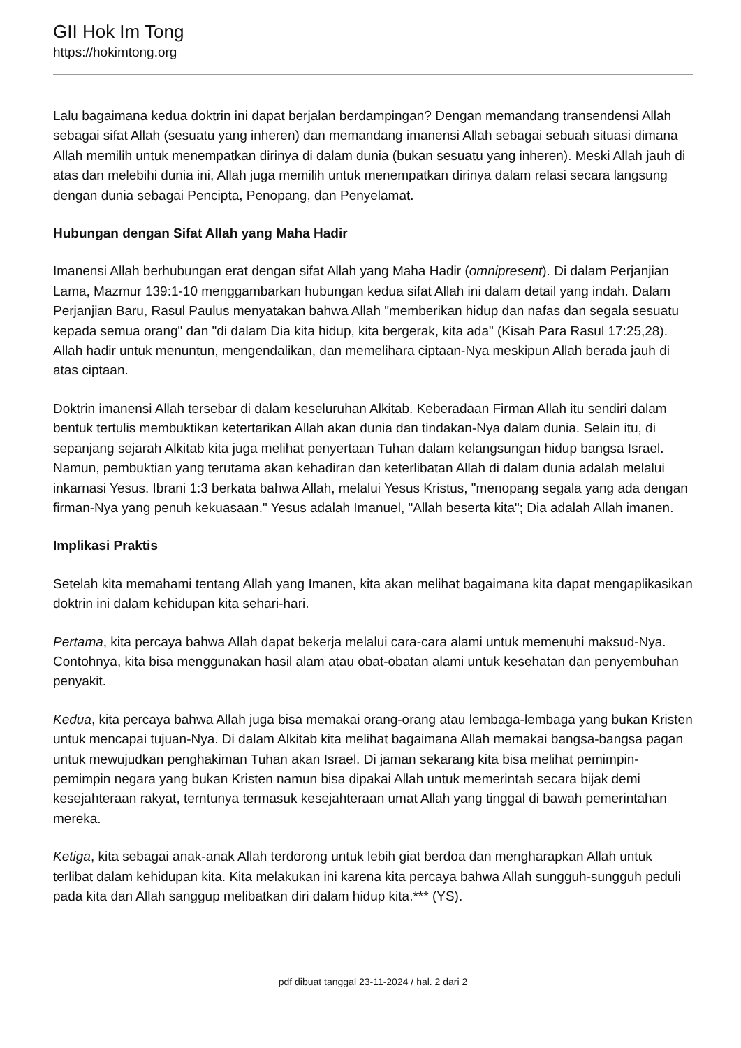GII Hok Im Tong
https://hokimtong.org
Lalu bagaimana kedua doktrin ini dapat berjalan berdampingan? Dengan memandang transendensi Allah sebagai sifat Allah (sesuatu yang inheren) dan memandang imanensi Allah sebagai sebuah situasi dimana Allah memilih untuk menempatkan dirinya di dalam dunia (bukan sesuatu yang inheren). Meski Allah jauh di atas dan melebihi dunia ini, Allah juga memilih untuk menempatkan dirinya dalam relasi secara langsung dengan dunia sebagai Pencipta, Penopang, dan Penyelamat.
Hubungan dengan Sifat Allah yang Maha Hadir
Imanensi Allah berhubungan erat dengan sifat Allah yang Maha Hadir (omnipresent). Di dalam Perjanjian Lama, Mazmur 139:1-10 menggambarkan hubungan kedua sifat Allah ini dalam detail yang indah. Dalam Perjanjian Baru, Rasul Paulus menyatakan bahwa Allah "memberikan hidup dan nafas dan segala sesuatu kepada semua orang" dan "di dalam Dia kita hidup, kita bergerak, kita ada" (Kisah Para Rasul 17:25,28). Allah hadir untuk menuntun, mengendalikan, dan memelihara ciptaan-Nya meskipun Allah berada jauh di atas ciptaan.
Doktrin imanensi Allah tersebar di dalam keseluruhan Alkitab. Keberadaan Firman Allah itu sendiri dalam bentuk tertulis membuktikan ketertarikan Allah akan dunia dan tindakan-Nya dalam dunia. Selain itu, di sepanjang sejarah Alkitab kita juga melihat penyertaan Tuhan dalam kelangsungan hidup bangsa Israel. Namun, pembuktian yang terutama akan kehadiran dan keterlibatan Allah di dalam dunia adalah melalui inkarnasi Yesus. Ibrani 1:3 berkata bahwa Allah, melalui Yesus Kristus, "menopang segala yang ada dengan firman-Nya yang penuh kekuasaan." Yesus adalah Imanuel, "Allah beserta kita"; Dia adalah Allah imanen.
Implikasi Praktis
Setelah kita memahami tentang Allah yang Imanen, kita akan melihat bagaimana kita dapat mengaplikasikan doktrin ini dalam kehidupan kita sehari-hari.
Pertama, kita percaya bahwa Allah dapat bekerja melalui cara-cara alami untuk memenuhi maksud-Nya. Contohnya, kita bisa menggunakan hasil alam atau obat-obatan alami untuk kesehatan dan penyembuhan penyakit.
Kedua, kita percaya bahwa Allah juga bisa memakai orang-orang atau lembaga-lembaga yang bukan Kristen untuk mencapai tujuan-Nya. Di dalam Alkitab kita melihat bagaimana Allah memakai bangsa-bangsa pagan untuk mewujudkan penghakiman Tuhan akan Israel. Di jaman sekarang kita bisa melihat pemimpin-pemimpin negara yang bukan Kristen namun bisa dipakai Allah untuk memerintah secara bijak demi kesejahteraan rakyat, terntunya termasuk kesejahteraan umat Allah yang tinggal di bawah pemerintahan mereka.
Ketiga, kita sebagai anak-anak Allah terdorong untuk lebih giat berdoa dan mengharapkan Allah untuk terlibat dalam kehidupan kita. Kita melakukan ini karena kita percaya bahwa Allah sungguh-sungguh peduli pada kita dan Allah sanggup melibatkan diri dalam hidup kita.*** (YS).
pdf dibuat tanggal 23-11-2024 / hal. 2 dari 2